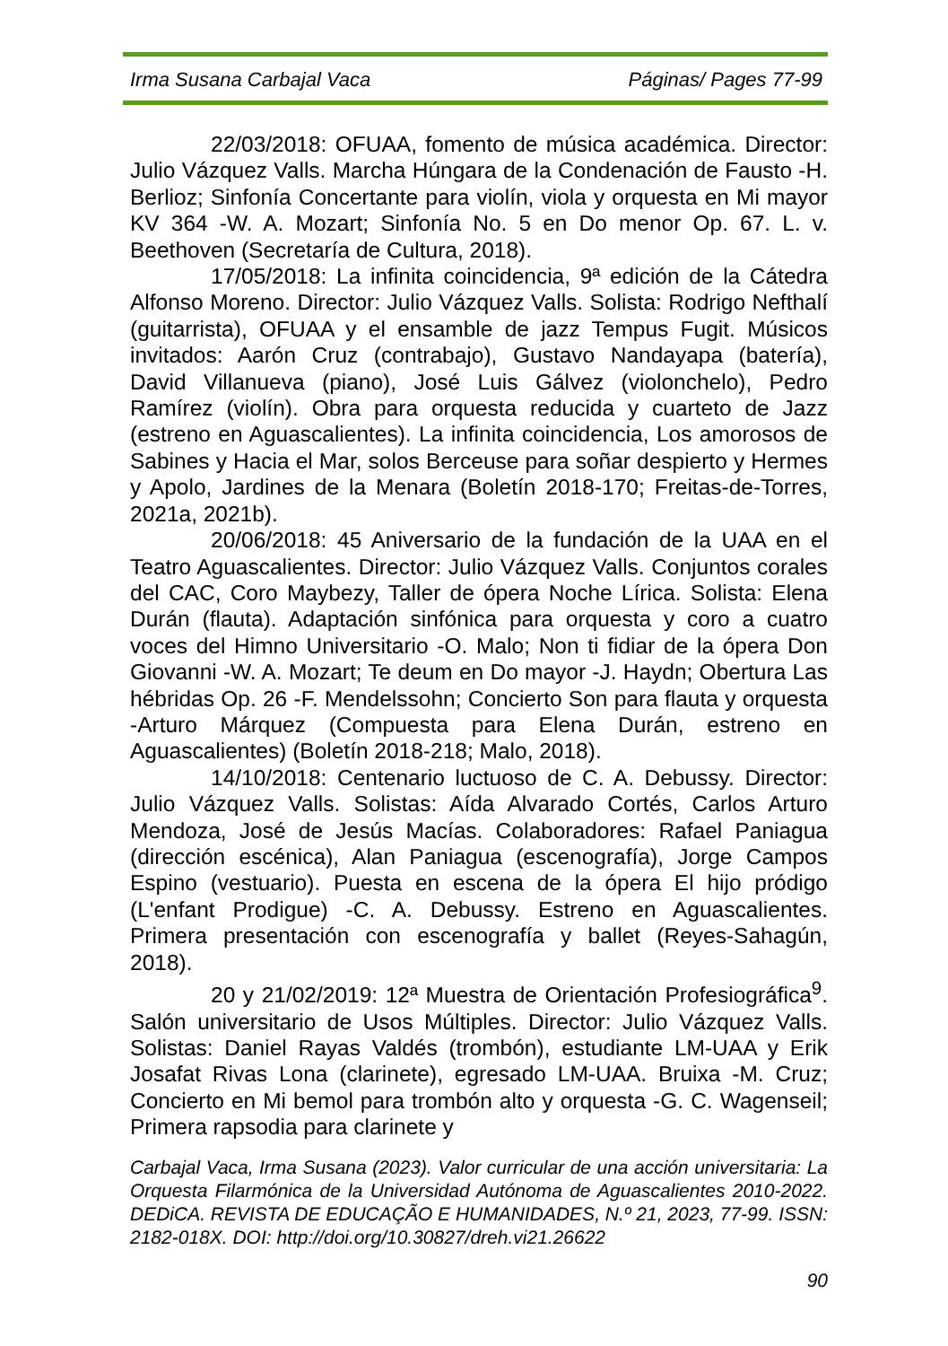Irma Susana Carbajal Vaca Páginas/ Pages 77-99
22/03/2018: OFUAA, fomento de música académica. Director: Julio Vázquez Valls. Marcha Húngara de la Condenación de Fausto -H. Berlioz; Sinfonía Concertante para violín, viola y orquesta en Mi mayor KV 364 -W. A. Mozart; Sinfonía No. 5 en Do menor Op. 67. L. v. Beethoven (Secretaría de Cultura, 2018).
17/05/2018: La infinita coincidencia, 9ª edición de la Cátedra Alfonso Moreno. Director: Julio Vázquez Valls. Solista: Rodrigo Nefthalí (guitarrista), OFUAA y el ensamble de jazz Tempus Fugit. Músicos invitados: Aarón Cruz (contrabajo), Gustavo Nandayapa (batería), David Villanueva (piano), José Luis Gálvez (violonchelo), Pedro Ramírez (violín). Obra para orquesta reducida y cuarteto de Jazz (estreno en Aguascalientes). La infinita coincidencia, Los amorosos de Sabines y Hacia el Mar, solos Berceuse para soñar despierto y Hermes y Apolo, Jardines de la Menara (Boletín 2018-170; Freitas-de-Torres, 2021a, 2021b).
20/06/2018: 45 Aniversario de la fundación de la UAA en el Teatro Aguascalientes. Director: Julio Vázquez Valls. Conjuntos corales del CAC, Coro Maybezy, Taller de ópera Noche Lírica. Solista: Elena Durán (flauta). Adaptación sinfónica para orquesta y coro a cuatro voces del Himno Universitario -O. Malo; Non ti fidiar de la ópera Don Giovanni -W. A. Mozart; Te deum en Do mayor -J. Haydn; Obertura Las hébridas Op. 26 -F. Mendelssohn; Concierto Son para flauta y orquesta -Arturo Márquez (Compuesta para Elena Durán, estreno en Aguascalientes) (Boletín 2018-218; Malo, 2018).
14/10/2018: Centenario luctuoso de C. A. Debussy. Director: Julio Vázquez Valls. Solistas: Aída Alvarado Cortés, Carlos Arturo Mendoza, José de Jesús Macías. Colaboradores: Rafael Paniagua (dirección escénica), Alan Paniagua (escenografía), Jorge Campos Espino (vestuario). Puesta en escena de la ópera El hijo pródigo (L'enfant Prodigue) -C. A. Debussy. Estreno en Aguascalientes. Primera presentación con escenografía y ballet (Reyes-Sahagún, 2018).
20 y 21/02/2019: 12ª Muestra de Orientación Profesiográfica<sup>9</sup>. Salón universitario de Usos Múltiples. Director: Julio Vázquez Valls. Solistas: Daniel Rayas Valdés (trombón), estudiante LM-UAA y Erik Josafat Rivas Lona (clarinete), egresado LM-UAA. Bruixa -M. Cruz; Concierto en Mi bemol para trombón alto y orquesta -G. C. Wagenseil; Primera rapsodia para clarinete y
Carbajal Vaca, Irma Susana (2023). Valor curricular de una acción universitaria: La Orquesta Filarmónica de la Universidad Autónoma de Aguascalientes 2010-2022. DEDiCA. REVISTA DE EDUCAÇÃO E HUMANIDADES, N.º 21, 2023, 77-99. ISSN: 2182-018X. DOI: http://doi.org/10.30827/dreh.vi21.26622
90